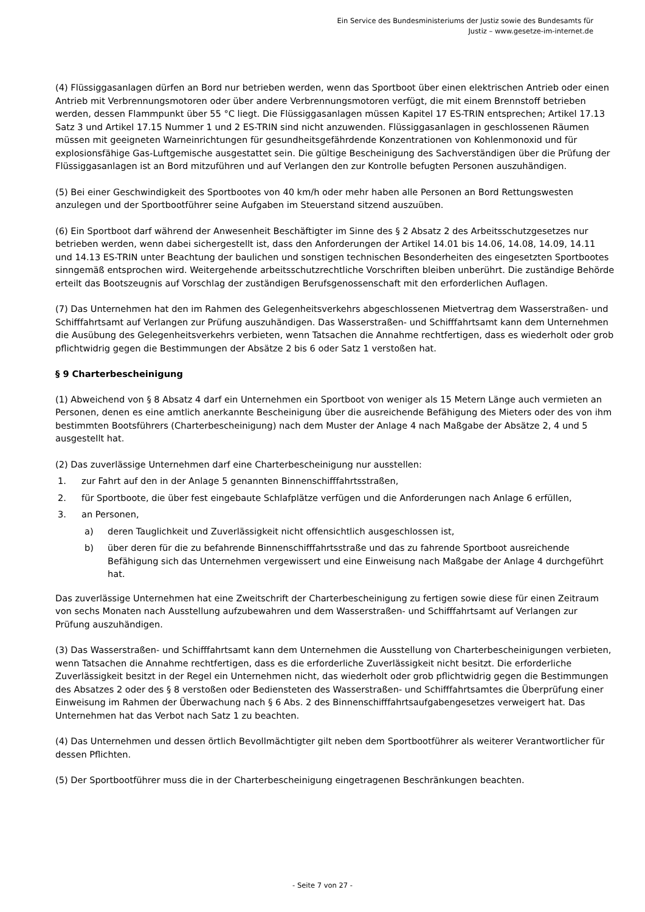Ein Service des Bundesministeriums der Justiz sowie des Bundesamts für
Justiz – www.gesetze-im-internet.de
(4) Flüssiggasanlagen dürfen an Bord nur betrieben werden, wenn das Sportboot über einen elektrischen Antrieb oder einen Antrieb mit Verbrennungsmotoren oder über andere Verbrennungsmotoren verfügt, die mit einem Brennstoff betrieben werden, dessen Flammpunkt über 55 °C liegt. Die Flüssiggasanlagen müssen Kapitel 17 ES-TRIN entsprechen; Artikel 17.13 Satz 3 und Artikel 17.15 Nummer 1 und 2 ES-TRIN sind nicht anzuwenden. Flüssiggasanlagen in geschlossenen Räumen müssen mit geeigneten Warneinrichtungen für gesundheitsgefährdende Konzentrationen von Kohlenmonoxid und für explosionsfähige Gas-Luftgemische ausgestattet sein. Die gültige Bescheinigung des Sachverständigen über die Prüfung der Flüssiggasanlagen ist an Bord mitzuführen und auf Verlangen den zur Kontrolle befugten Personen auszuhändigen.
(5) Bei einer Geschwindigkeit des Sportbootes von 40 km/h oder mehr haben alle Personen an Bord Rettungswesten anzulegen und der Sportbootführer seine Aufgaben im Steuerstand sitzend auszuüben.
(6) Ein Sportboot darf während der Anwesenheit Beschäftigter im Sinne des § 2 Absatz 2 des Arbeitsschutzgesetzes nur betrieben werden, wenn dabei sichergestellt ist, dass den Anforderungen der Artikel 14.01 bis 14.06, 14.08, 14.09, 14.11 und 14.13 ES-TRIN unter Beachtung der baulichen und sonstigen technischen Besonderheiten des eingesetzten Sportbootes sinngemäß entsprochen wird. Weitergehende arbeitsschutzrechtliche Vorschriften bleiben unberührt. Die zuständige Behörde erteilt das Bootszeugnis auf Vorschlag der zuständigen Berufsgenossenschaft mit den erforderlichen Auflagen.
(7) Das Unternehmen hat den im Rahmen des Gelegenheitsverkehrs abgeschlossenen Mietvertrag dem Wasserstraßen- und Schifffahrtsamt auf Verlangen zur Prüfung auszuhändigen. Das Wasserstraßen- und Schifffahrtsamt kann dem Unternehmen die Ausübung des Gelegenheitsverkehrs verbieten, wenn Tatsachen die Annahme rechtfertigen, dass es wiederholt oder grob pflichtwidrig gegen die Bestimmungen der Absätze 2 bis 6 oder Satz 1 verstoßen hat.
§ 9 Charterbescheinigung
(1) Abweichend von § 8 Absatz 4 darf ein Unternehmen ein Sportboot von weniger als 15 Metern Länge auch vermieten an Personen, denen es eine amtlich anerkannte Bescheinigung über die ausreichende Befähigung des Mieters oder des von ihm bestimmten Bootsführers (Charterbescheinigung) nach dem Muster der Anlage 4 nach Maßgabe der Absätze 2, 4 und 5 ausgestellt hat.
(2) Das zuverlässige Unternehmen darf eine Charterbescheinigung nur ausstellen:
1. zur Fahrt auf den in der Anlage 5 genannten Binnenschifffahrtsstraßen,
2. für Sportboote, die über fest eingebaute Schlafplätze verfügen und die Anforderungen nach Anlage 6 erfüllen,
3. an Personen,
a) deren Tauglichkeit und Zuverlässigkeit nicht offensichtlich ausgeschlossen ist,
b) über deren für die zu befahrende Binnenschifffahrtsstraße und das zu fahrende Sportboot ausreichende Befähigung sich das Unternehmen vergewissert und eine Einweisung nach Maßgabe der Anlage 4 durchgeführt hat.
Das zuverlässige Unternehmen hat eine Zweitschrift der Charterbescheinigung zu fertigen sowie diese für einen Zeitraum von sechs Monaten nach Ausstellung aufzubewahren und dem Wasserstraßen- und Schifffahrtsamt auf Verlangen zur Prüfung auszuhändigen.
(3) Das Wasserstraßen- und Schifffahrtsamt kann dem Unternehmen die Ausstellung von Charterbescheinigungen verbieten, wenn Tatsachen die Annahme rechtfertigen, dass es die erforderliche Zuverlässigkeit nicht besitzt. Die erforderliche Zuverlässigkeit besitzt in der Regel ein Unternehmen nicht, das wiederholt oder grob pflichtwidrig gegen die Bestimmungen des Absatzes 2 oder des § 8 verstoßen oder Bediensteten des Wasserstraßen- und Schifffahrtsamtes die Überprüfung einer Einweisung im Rahmen der Überwachung nach § 6 Abs. 2 des Binnenschifffahrtsaufgabengesetzes verweigert hat. Das Unternehmen hat das Verbot nach Satz 1 zu beachten.
(4) Das Unternehmen und dessen örtlich Bevollmächtigter gilt neben dem Sportbootführer als weiterer Verantwortlicher für dessen Pflichten.
(5) Der Sportbootführer muss die in der Charterbescheinigung eingetragenen Beschränkungen beachten.
- Seite 7 von 27 -